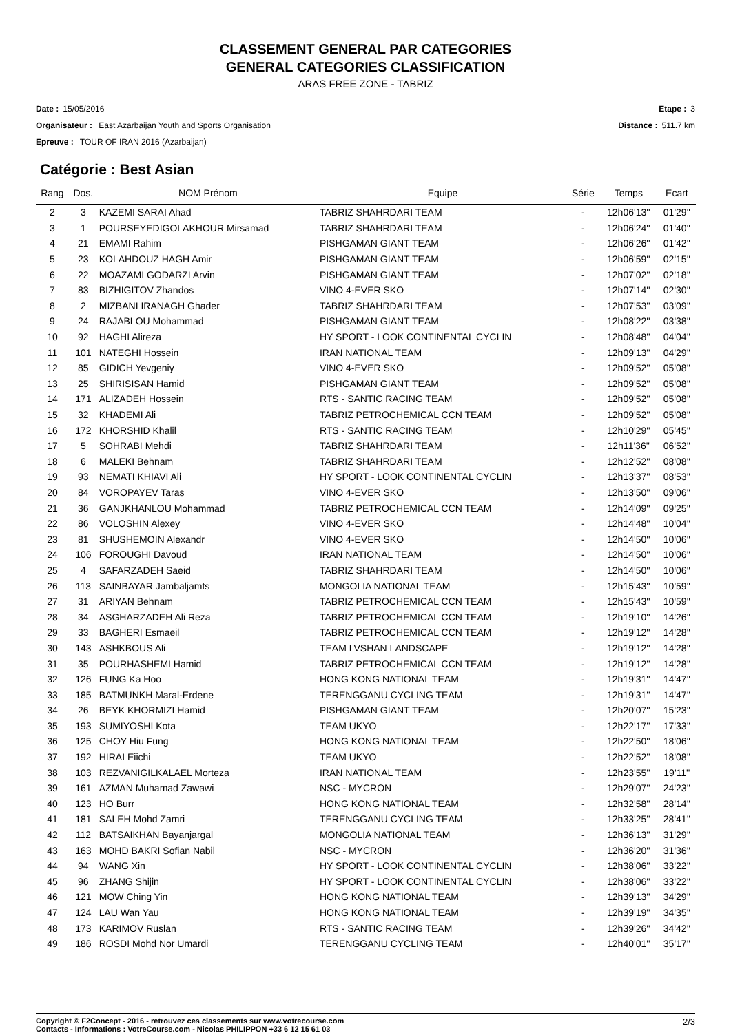CLASSEMENT GENERAL PAR CATEGORIES
GENERAL CATEGORIES CLASSIFICATION
ARAS FREE ZONE - TABRIZ
Date : 15/05/2016 Etape : 3
Organisateur : East Azarbaijan Youth and Sports Organisation
Distance : 511.7 km
Epreuve : TOUR OF IRAN 2016 (Azarbaijan)
Catégorie : Best Asian
| Rang | Dos. | NOM Prénom | Equipe | Série | Temps | Ecart |
| --- | --- | --- | --- | --- | --- | --- |
| 2 | 3 | KAZEMI SARAI Ahad | TABRIZ SHAHRDARI TEAM | - | 12h06'13'' | 01'29'' |
| 3 | 1 | POURSEYEDIGOLAKHOUR Mirsamad | TABRIZ SHAHRDARI TEAM | - | 12h06'24'' | 01'40'' |
| 4 | 21 | EMAMI Rahim | PISHGAMAN GIANT TEAM | - | 12h06'26'' | 01'42'' |
| 5 | 23 | KOLAHDOUZ HAGH Amir | PISHGAMAN GIANT TEAM | - | 12h06'59'' | 02'15'' |
| 6 | 22 | MOAZAMI GODARZI Arvin | PISHGAMAN GIANT TEAM | - | 12h07'02'' | 02'18'' |
| 7 | 83 | BIZHIGITOV Zhandos | VINO 4-EVER SKO | - | 12h07'14'' | 02'30'' |
| 8 | 2 | MIZBANI IRANAGH Ghader | TABRIZ SHAHRDARI TEAM | - | 12h07'53'' | 03'09'' |
| 9 | 24 | RAJABLOU Mohammad | PISHGAMAN GIANT TEAM | - | 12h08'22'' | 03'38'' |
| 10 | 92 | HAGHI Alireza | HY SPORT - LOOK CONTINENTAL CYCLIN | - | 12h08'48'' | 04'04'' |
| 11 | 101 | NATEGHI Hossein | IRAN NATIONAL TEAM | - | 12h09'13'' | 04'29'' |
| 12 | 85 | GIDICH Yevgeniy | VINO 4-EVER SKO | - | 12h09'52'' | 05'08'' |
| 13 | 25 | SHIRISISAN Hamid | PISHGAMAN GIANT TEAM | - | 12h09'52'' | 05'08'' |
| 14 | 171 | ALIZADEH Hossein | RTS - SANTIC RACING TEAM | - | 12h09'52'' | 05'08'' |
| 15 | 32 | KHADEMI Ali | TABRIZ PETROCHEMICAL CCN TEAM | - | 12h09'52'' | 05'08'' |
| 16 | 172 | KHORSHID Khalil | RTS - SANTIC RACING TEAM | - | 12h10'29'' | 05'45'' |
| 17 | 5 | SOHRABI Mehdi | TABRIZ SHAHRDARI TEAM | - | 12h11'36'' | 06'52'' |
| 18 | 6 | MALEKI Behnam | TABRIZ SHAHRDARI TEAM | - | 12h12'52'' | 08'08'' |
| 19 | 93 | NEMATI KHIAVI Ali | HY SPORT - LOOK CONTINENTAL CYCLIN | - | 12h13'37'' | 08'53'' |
| 20 | 84 | VOROPAYEV Taras | VINO 4-EVER SKO | - | 12h13'50'' | 09'06'' |
| 21 | 36 | GANJKHANLOU Mohammad | TABRIZ PETROCHEMICAL CCN TEAM | - | 12h14'09'' | 09'25'' |
| 22 | 86 | VOLOSHIN Alexey | VINO 4-EVER SKO | - | 12h14'48'' | 10'04'' |
| 23 | 81 | SHUSHEMOIN Alexandr | VINO 4-EVER SKO | - | 12h14'50'' | 10'06'' |
| 24 | 106 | FOROUGHI Davoud | IRAN NATIONAL TEAM | - | 12h14'50'' | 10'06'' |
| 25 | 4 | SAFARZADEH Saeid | TABRIZ SHAHRDARI TEAM | - | 12h14'50'' | 10'06'' |
| 26 | 113 | SAINBAYAR Jambaljamts | MONGOLIA NATIONAL TEAM | - | 12h15'43'' | 10'59'' |
| 27 | 31 | ARIYAN Behnam | TABRIZ PETROCHEMICAL CCN TEAM | - | 12h15'43'' | 10'59'' |
| 28 | 34 | ASGHARZADEH Ali Reza | TABRIZ PETROCHEMICAL CCN TEAM | - | 12h19'10'' | 14'26'' |
| 29 | 33 | BAGHERI Esmaeil | TABRIZ PETROCHEMICAL CCN TEAM | - | 12h19'12'' | 14'28'' |
| 30 | 143 | ASHKBOUS Ali | TEAM LVSHAN LANDSCAPE | - | 12h19'12'' | 14'28'' |
| 31 | 35 | POURHASHEMI Hamid | TABRIZ PETROCHEMICAL CCN TEAM | - | 12h19'12'' | 14'28'' |
| 32 | 126 | FUNG Ka Hoo | HONG KONG NATIONAL TEAM | - | 12h19'31'' | 14'47'' |
| 33 | 185 | BATMUNKH Maral-Erdene | TERENGGANU CYCLING TEAM | - | 12h19'31'' | 14'47'' |
| 34 | 26 | BEYK KHORMIZI Hamid | PISHGAMAN GIANT TEAM | - | 12h20'07'' | 15'23'' |
| 35 | 193 | SUMIYOSHI Kota | TEAM UKYO | - | 12h22'17'' | 17'33'' |
| 36 | 125 | CHOY Hiu Fung | HONG KONG NATIONAL TEAM | - | 12h22'50'' | 18'06'' |
| 37 | 192 | HIRAI Eiichi | TEAM UKYO | - | 12h22'52'' | 18'08'' |
| 38 | 103 | REZVANIGILKALAEL Morteza | IRAN NATIONAL TEAM | - | 12h23'55'' | 19'11'' |
| 39 | 161 | AZMAN Muhamad Zawawi | NSC - MYCRON | - | 12h29'07'' | 24'23'' |
| 40 | 123 | HO Burr | HONG KONG NATIONAL TEAM | - | 12h32'58'' | 28'14'' |
| 41 | 181 | SALEH Mohd Zamri | TERENGGANU CYCLING TEAM | - | 12h33'25'' | 28'41'' |
| 42 | 112 | BATSAIKHAN Bayanjargal | MONGOLIA NATIONAL TEAM | - | 12h36'13'' | 31'29'' |
| 43 | 163 | MOHD BAKRI Sofian Nabil | NSC - MYCRON | - | 12h36'20'' | 31'36'' |
| 44 | 94 | WANG Xin | HY SPORT - LOOK CONTINENTAL CYCLIN | - | 12h38'06'' | 33'22'' |
| 45 | 96 | ZHANG Shijin | HY SPORT - LOOK CONTINENTAL CYCLIN | - | 12h38'06'' | 33'22'' |
| 46 | 121 | MOW Ching Yin | HONG KONG NATIONAL TEAM | - | 12h39'13'' | 34'29'' |
| 47 | 124 | LAU Wan Yau | HONG KONG NATIONAL TEAM | - | 12h39'19'' | 34'35'' |
| 48 | 173 | KARIMOV Ruslan | RTS - SANTIC RACING TEAM | - | 12h39'26'' | 34'42'' |
| 49 | 186 | ROSDI Mohd Nor Umardi | TERENGGANU CYCLING TEAM | - | 12h40'01'' | 35'17'' |
Copyright © F2Concept - 2016 - retrouvez ces classements sur www.votrecourse.com
Contacts - Informations : VotreCourse.com - Nicolas PHILIPPON +33 6 12 15 61 03 2/3